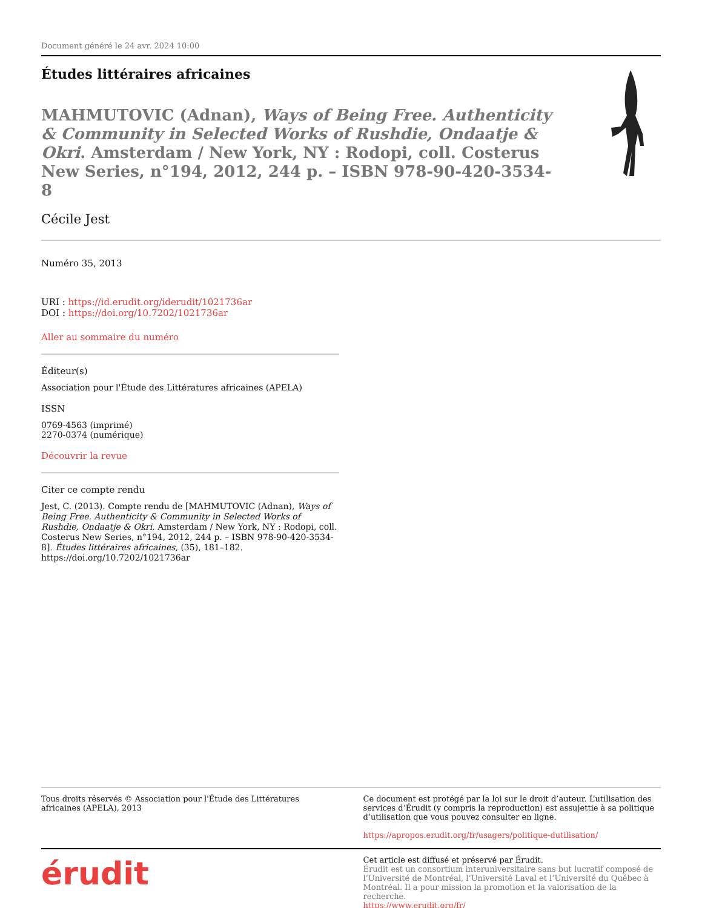Document généré le 24 avr. 2024 10:00
Études littéraires africaines
MAHMUTOVIC (Adnan), Ways of Being Free. Authenticity & Community in Selected Works of Rushdie, Ondaatje & Okri. Amsterdam / New York, NY : Rodopi, coll. Costerus New Series, n°194, 2012, 244 p. – ISBN 978-90-420-3534-8
Cécile Jest
Numéro 35, 2013
URI : https://id.erudit.org/iderudit/1021736ar
DOI : https://doi.org/10.7202/1021736ar
Aller au sommaire du numéro
Éditeur(s)
Association pour l'Étude des Littératures africaines (APELA)
ISSN
0769-4563 (imprimé)
2270-0374 (numérique)
Découvrir la revue
Citer ce compte rendu
Jest, C. (2013). Compte rendu de [MAHMUTOVIC (Adnan), Ways of Being Free. Authenticity & Community in Selected Works of Rushdie, Ondaatje & Okri. Amsterdam / New York, NY : Rodopi, coll. Costerus New Series, n°194, 2012, 244 p. – ISBN 978-90-420-3534-8]. Études littéraires africaines, (35), 181–182. https://doi.org/10.7202/1021736ar
Tous droits réservés © Association pour l'Étude des Littératures africaines (APELA), 2013
Ce document est protégé par la loi sur le droit d’auteur. L’utilisation des services d’Érudit (y compris la reproduction) est assujettie à sa politique d’utilisation que vous pouvez consulter en ligne.
https://apropos.erudit.org/fr/usagers/politique-dutilisation/
érudit
Cet article est diffusé et préservé par Érudit.
Érudit est un consortium interuniversitaire sans but lucratif composé de l’Université de Montréal, l’Université Laval et l’Université du Québec à Montréal. Il a pour mission la promotion et la valorisation de la recherche.
https://www.erudit.org/fr/